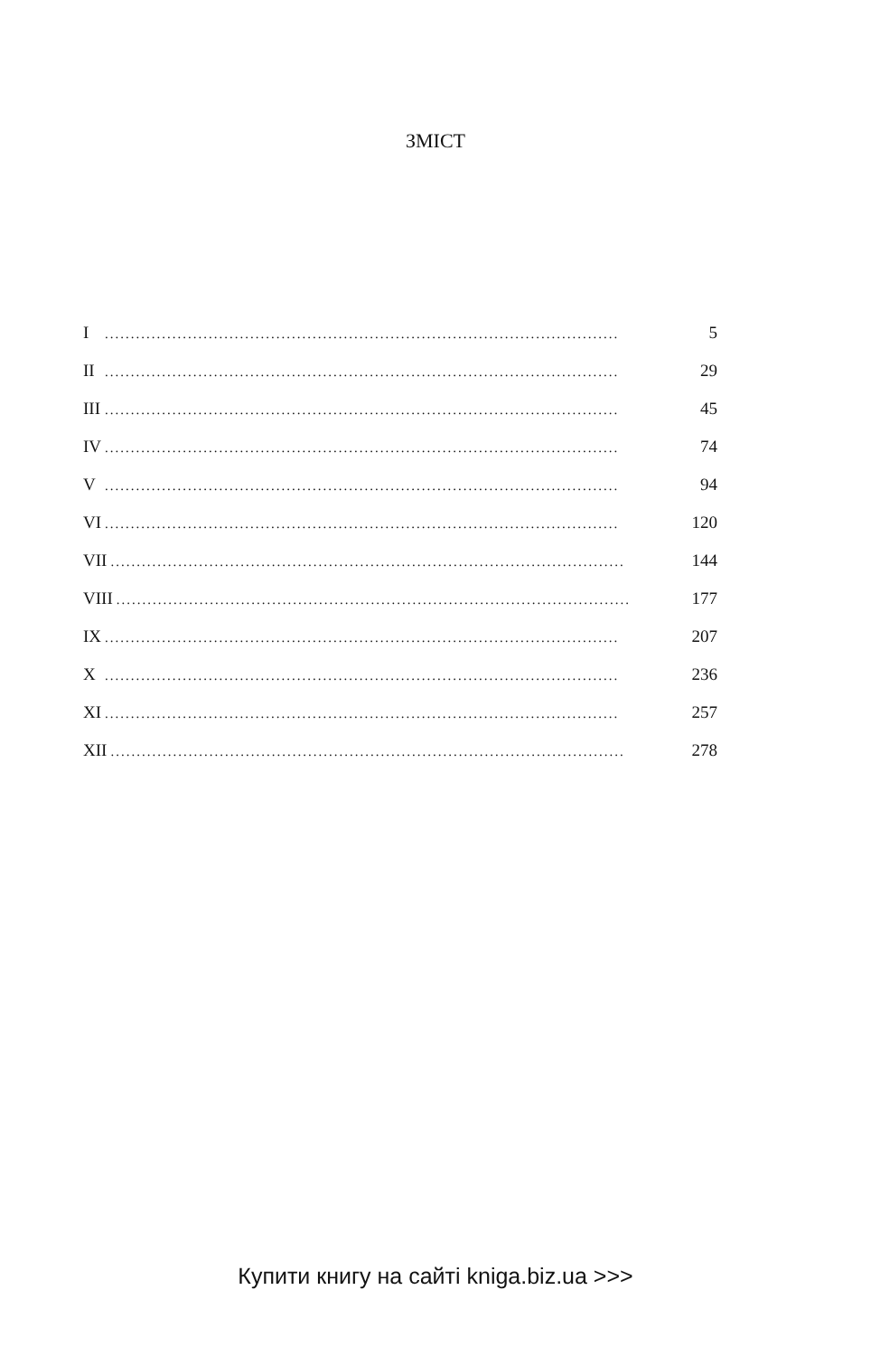ЗМІСТ
I................................................................................................... 5
II................................................................................................... 29
III................................................................................................... 45
IV................................................................................................... 74
V................................................................................................... 94
VI................................................................................................... 120
VII................................................................................................... 144
VIII................................................................................................... 177
IX................................................................................................... 207
X................................................................................................... 236
XI................................................................................................... 257
XII................................................................................................... 278
Купити книгу на сайті kniga.biz.ua >>>